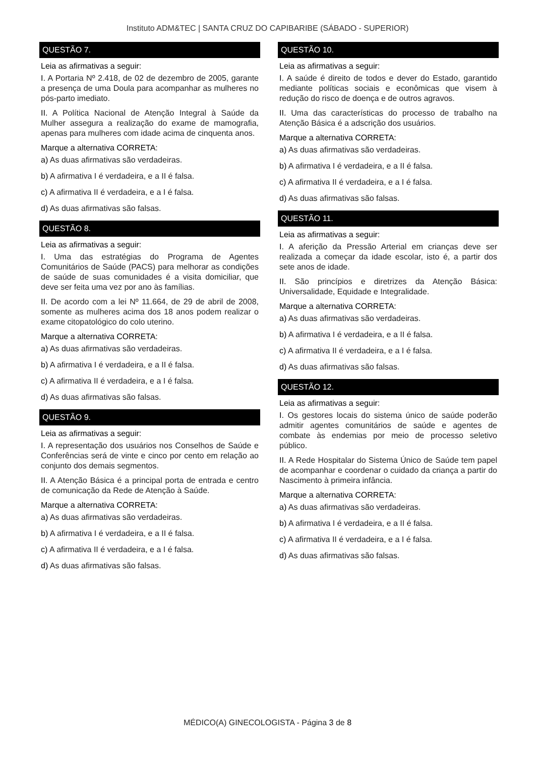Instituto ADM&TEC | SANTA CRUZ DO CAPIBARIBE (SÁBADO - SUPERIOR)
QUESTÃO 7.
Leia as afirmativas a seguir:
I. A Portaria Nº 2.418, de 02 de dezembro de 2005, garante a presença de uma Doula para acompanhar as mulheres no pós-parto imediato.
II. A Política Nacional de Atenção Integral à Saúde da Mulher assegura a realização do exame de mamografia, apenas para mulheres com idade acima de cinquenta anos.
Marque a alternativa CORRETA:
a) As duas afirmativas são verdadeiras.
b) A afirmativa I é verdadeira, e a II é falsa.
c) A afirmativa II é verdadeira, e a I é falsa.
d) As duas afirmativas são falsas.
QUESTÃO 8.
Leia as afirmativas a seguir:
I. Uma das estratégias do Programa de Agentes Comunitários de Saúde (PACS) para melhorar as condições de saúde de suas comunidades é a visita domiciliar, que deve ser feita uma vez por ano às famílias.
II. De acordo com a lei Nº 11.664, de 29 de abril de 2008, somente as mulheres acima dos 18 anos podem realizar o exame citopatológico do colo uterino.
Marque a alternativa CORRETA:
a) As duas afirmativas são verdadeiras.
b) A afirmativa I é verdadeira, e a II é falsa.
c) A afirmativa II é verdadeira, e a I é falsa.
d) As duas afirmativas são falsas.
QUESTÃO 9.
Leia as afirmativas a seguir:
I. A representação dos usuários nos Conselhos de Saúde e Conferências será de vinte e cinco por cento em relação ao conjunto dos demais segmentos.
II. A Atenção Básica é a principal porta de entrada e centro de comunicação da Rede de Atenção à Saúde.
Marque a alternativa CORRETA:
a) As duas afirmativas são verdadeiras.
b) A afirmativa I é verdadeira, e a II é falsa.
c) A afirmativa II é verdadeira, e a I é falsa.
d) As duas afirmativas são falsas.
QUESTÃO 10.
Leia as afirmativas a seguir:
I. A saúde é direito de todos e dever do Estado, garantido mediante políticas sociais e econômicas que visem à redução do risco de doença e de outros agravos.
II. Uma das características do processo de trabalho na Atenção Básica é a adscrição dos usuários.
Marque a alternativa CORRETA:
a) As duas afirmativas são verdadeiras.
b) A afirmativa I é verdadeira, e a II é falsa.
c) A afirmativa II é verdadeira, e a I é falsa.
d) As duas afirmativas são falsas.
QUESTÃO 11.
Leia as afirmativas a seguir:
I. A aferição da Pressão Arterial em crianças deve ser realizada a começar da idade escolar, isto é, a partir dos sete anos de idade.
II. São princípios e diretrizes da Atenção Básica: Universalidade, Equidade e Integralidade.
Marque a alternativa CORRETA:
a) As duas afirmativas são verdadeiras.
b) A afirmativa I é verdadeira, e a II é falsa.
c) A afirmativa II é verdadeira, e a I é falsa.
d) As duas afirmativas são falsas.
QUESTÃO 12.
Leia as afirmativas a seguir:
I. Os gestores locais do sistema único de saúde poderão admitir agentes comunitários de saúde e agentes de combate às endemias por meio de processo seletivo público.
II. A Rede Hospitalar do Sistema Único de Saúde tem papel de acompanhar e coordenar o cuidado da criança a partir do Nascimento à primeira infância.
Marque a alternativa CORRETA:
a) As duas afirmativas são verdadeiras.
b) A afirmativa I é verdadeira, e a II é falsa.
c) A afirmativa II é verdadeira, e a I é falsa.
d) As duas afirmativas são falsas.
MÉDICO(A) GINECOLOGISTA - Página 3 de 8